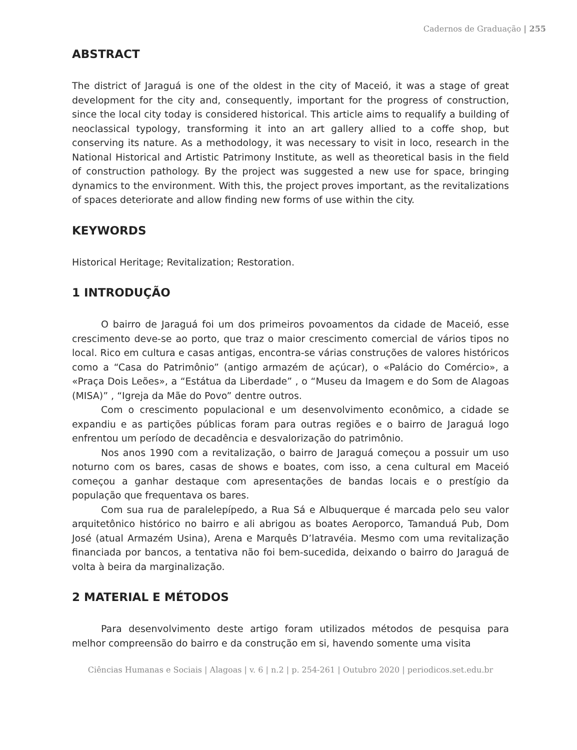Cadernos de Graduação | 255
ABSTRACT
The district of Jaraguá is one of the oldest in the city of Maceió, it was a stage of great development for the city and, consequently, important for the progress of construction, since the local city today is considered historical. This article aims to requalify a building of neoclassical typology, transforming it into an art gallery allied to a coffe shop, but conserving its nature. As a methodology, it was necessary to visit in loco, research in the National Historical and Artistic Patrimony Institute, as well as theoretical basis in the field of construction pathology. By the project was suggested a new use for space, bringing dynamics to the environment. With this, the project proves important, as the revitalizations of spaces deteriorate and allow finding new forms of use within the city.
KEYWORDS
Historical Heritage; Revitalization; Restoration.
1 INTRODUÇÃO
O bairro de Jaraguá foi um dos primeiros povoamentos da cidade de Maceió, esse crescimento deve-se ao porto, que traz o maior crescimento comercial de vários tipos no local. Rico em cultura e casas antigas, encontra-se várias construções de valores históricos como a “Casa do Patrimônio” (antigo armazém de açúcar), o «Palácio do Comércio», a «Praça Dois Leões», a “Estátua da Liberdade” , o “Museu da Imagem e do Som de Alagoas (MISA)” , “Igreja da Mãe do Povo” dentre outros.
Com o crescimento populacional e um desenvolvimento econômico, a cidade se expandiu e as partições públicas foram para outras regiões e o bairro de Jaraguá logo enfrentou um período de decadência e desvalorização do patrimônio.
Nos anos 1990 com a revitalização, o bairro de Jaraguá começou a possuir um uso noturno com os bares, casas de shows e boates, com isso, a cena cultural em Maceió começou a ganhar destaque com apresentações de bandas locais e o prestígio da população que frequentava os bares.
Com sua rua de paralelepípedo, a Rua Sá e Albuquerque é marcada pelo seu valor arquitetônico histórico no bairro e ali abrigou as boates Aeroporco, Tamanduá Pub, Dom José (atual Armazém Usina), Arena e Marquês D’latravéia. Mesmo com uma revitalização financiada por bancos, a tentativa não foi bem-sucedida, deixando o bairro do Jaraguá de volta à beira da marginalização.
2 MATERIAL E MÉTODOS
Para desenvolvimento deste artigo foram utilizados métodos de pesquisa para melhor compreensão do bairro e da construção em si, havendo somente uma visita
Ciências Humanas e Sociais | Alagoas | v. 6 | n.2 | p. 254-261 | Outubro 2020 | periodicos.set.edu.br